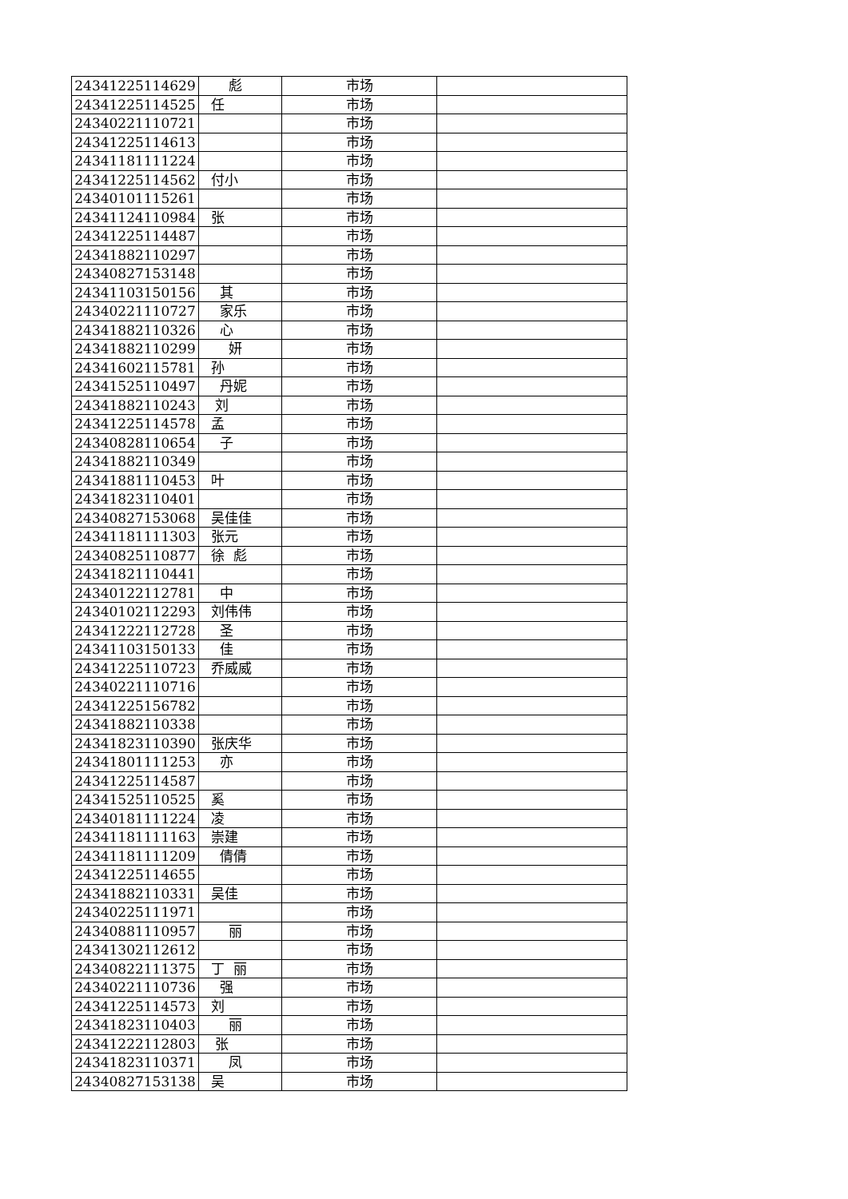| 24341225114629 | 彪 | 市场 | |
| 24341225114525 | 任 | 市场 | |
| 24340221110721 | | 市场 | |
| 24341225114613 | | 市场 | |
| 24341181111224 | | 市场 | |
| 24341225114562 | 付小 | 市场 | |
| 24340101115261 | | 市场 | |
| 24341124110984 | 张 | 市场 | |
| 24341225114487 | | 市场 | |
| 24341882110297 | | 市场 | |
| 24340827153148 | | 市场 | |
| 24341103150156 | 其 | 市场 | |
| 24340221110727 | 家乐 | 市场 | |
| 24341882110326 | 心 | 市场 | |
| 24341882110299 | 妍 | 市场 | |
| 24341602115781 | 孙 | 市场 | |
| 24341525110497 | 丹妮 | 市场 | |
| 24341882110243 | 刘 | 市场 | |
| 24341225114578 | 孟 | 市场 | |
| 24340828110654 | 子 | 市场 | |
| 24341882110349 | | 市场 | |
| 24341881110453 | 叶 | 市场 | |
| 24341823110401 | | 市场 | |
| 24340827153068 | 吴佳佳 | 市场 | |
| 24341181111303 | 张元 | 市场 | |
| 24340825110877 | 徐 彪 | 市场 | |
| 24341821110441 | | 市场 | |
| 24340122112781 | 中 | 市场 | |
| 24340102112293 | 刘伟伟 | 市场 | |
| 24341222112728 | 圣 | 市场 | |
| 24341103150133 | 佳 | 市场 | |
| 24341225110723 | 乔威威 | 市场 | |
| 24340221110716 | | 市场 | |
| 24341225156782 | | 市场 | |
| 24341882110338 | | 市场 | |
| 24341823110390 | 张庆华 | 市场 | |
| 24341801111253 | 亦 | 市场 | |
| 24341225114587 | | 市场 | |
| 24341525110525 | 奚 | 市场 | |
| 24340181111224 | 凌 | 市场 | |
| 24341181111163 | 崇建 | 市场 | |
| 24341181111209 | 倩倩 | 市场 | |
| 24341225114655 | | 市场 | |
| 24341882110331 | 吴佳 | 市场 | |
| 24340225111971 | | 市场 | |
| 24340881110957 | 丽 | 市场 | |
| 24341302112612 | | 市场 | |
| 24340822111375 | 丁 丽 | 市场 | |
| 24340221110736 | 强 | 市场 | |
| 24341225114573 | 刘 | 市场 | |
| 24341823110403 | 丽 | 市场 | |
| 24341222112803 | 张 | 市场 | |
| 24341823110371 | 凤 | 市场 | |
| 24340827153138 | 吴 | 市场 | |